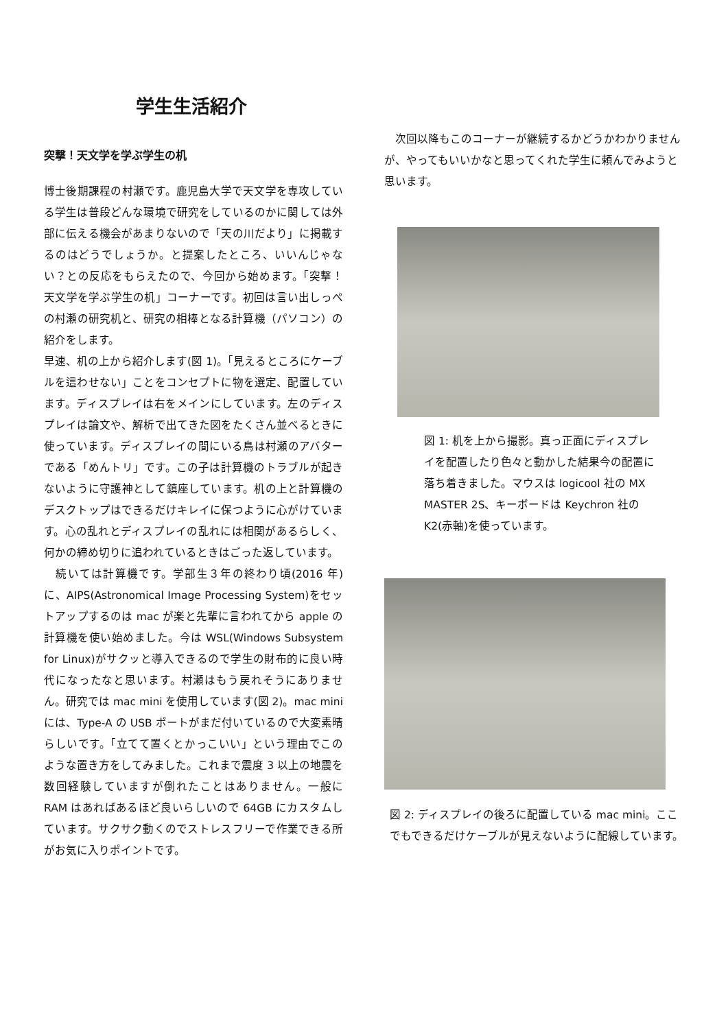学生生活紹介
突撃！天文学を学ぶ学生の机
博士後期課程の村瀬です。鹿児島大学で天文学を専攻している学生は普段どんな環境で研究をしているのかに関しては外部に伝える機会があまりないので「天の川だより」に掲載するのはどうでしょうか。と提案したところ、いいんじゃない？との反応をもらえたので、今回から始めます。「突撃！天文学を学ぶ学生の机」コーナーです。初回は言い出しっぺの村瀬の研究机と、研究の相棒となる計算機（パソコン）の紹介をします。
早速、机の上から紹介します(図 1)。「見えるところにケーブルを這わせない」ことをコンセプトに物を選定、配置しています。ディスプレイは右をメインにしています。左のディスプレイは論文や、解析で出てきた図をたくさん並べるときに使っています。ディスプレイの間にいる鳥は村瀬のアバターである「めんトリ」です。この子は計算機のトラブルが起きないように守護神として鎮座しています。机の上と計算機のデスクトップはできるだけキレイに保つように心がけています。心の乱れとディスプレイの乱れには相関があるらしく、何かの締め切りに追われているときはごった返しています。
　続いては計算機です。学部生３年の終わり頃(2016 年)に、AIPS(Astronomical Image Processing System)をセットアップするのは mac が楽と先輩に言われてから apple の計算機を使い始めました。今は WSL(Windows Subsystem for Linux)がサクッと導入できるので学生の財布的に良い時代になったなと思います。村瀬はもう戻れそうにありません。研究では mac mini を使用しています(図 2)。mac mini には、Type-A の USB ポートがまだ付いているので大変素晴らしいです。「立てて置くとかっこいい」という理由でこのような置き方をしてみました。これまで震度 3 以上の地震を数回経験していますが倒れたことはありません。一般に RAM はあればあるほど良いらしいので 64GB にカスタムしています。サクサク動くのでストレスフリーで作業できる所がお気に入りポイントです。
　次回以降もこのコーナーが継続するかどうかわかりませんが、やってもいいかなと思ってくれた学生に頼んでみようと思います。
図 1: 机を上から撮影。真っ正面にディスプレイを配置したり色々と動かした結果今の配置に落ち着きました。マウスは logicool 社の MX MASTER 2S、キーボードは Keychron 社の K2(赤軸)を使っています。
図 2: ディスプレイの後ろに配置している mac mini。ここでもできるだけケーブルが見えないように配線しています。